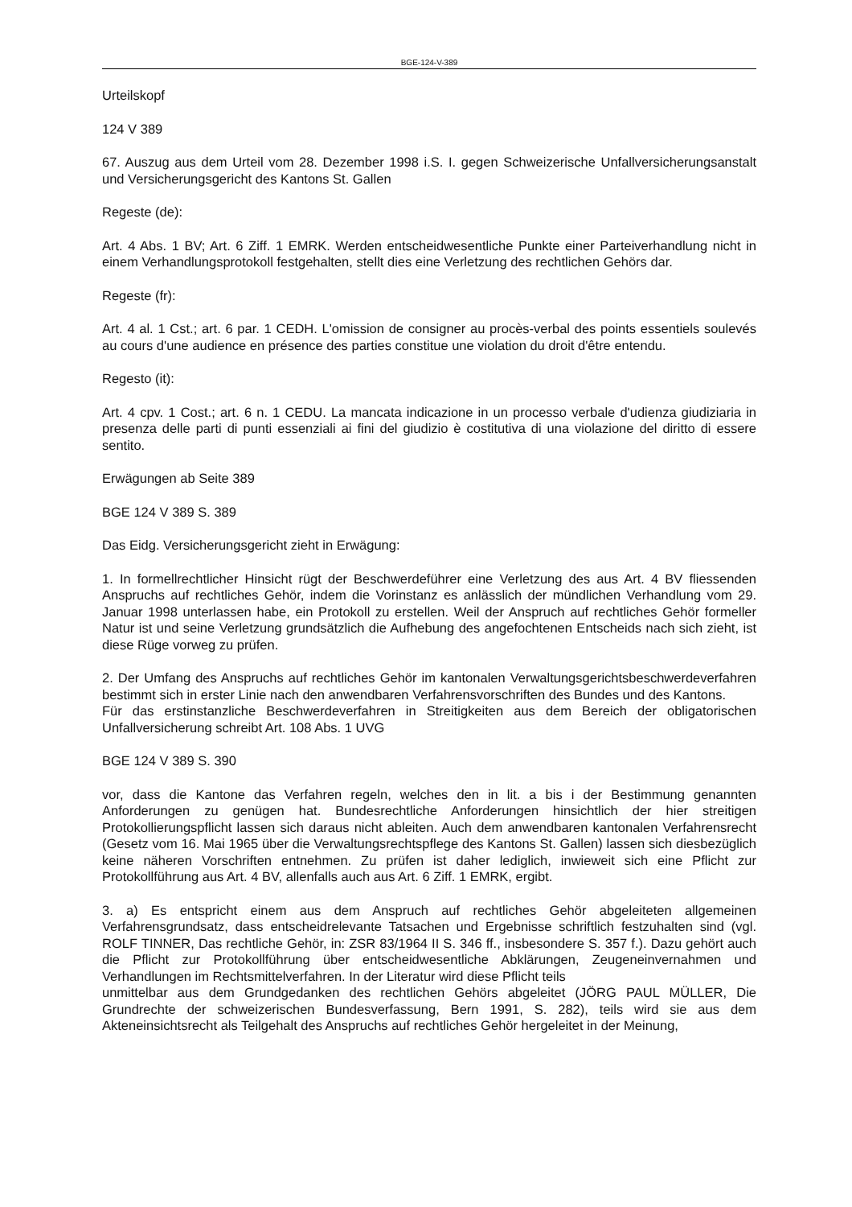BGE-124-V-389
Urteilskopf
124 V 389
67. Auszug aus dem Urteil vom 28. Dezember 1998 i.S. I. gegen Schweizerische Unfallversicherungsanstalt und Versicherungsgericht des Kantons St. Gallen
Regeste (de):
Art. 4 Abs. 1 BV; Art. 6 Ziff. 1 EMRK. Werden entscheidwesentliche Punkte einer Parteiverhandlung nicht in einem Verhandlungsprotokoll festgehalten, stellt dies eine Verletzung des rechtlichen Gehörs dar.
Regeste (fr):
Art. 4 al. 1 Cst.; art. 6 par. 1 CEDH. L'omission de consigner au procès-verbal des points essentiels soulevés au cours d'une audience en présence des parties constitue une violation du droit d'être entendu.
Regesto (it):
Art. 4 cpv. 1 Cost.; art. 6 n. 1 CEDU. La mancata indicazione in un processo verbale d'udienza giudiziaria in presenza delle parti di punti essenziali ai fini del giudizio è costitutiva di una violazione del diritto di essere sentito.
Erwägungen ab Seite 389
BGE 124 V 389 S. 389
Das Eidg. Versicherungsgericht zieht in Erwägung:
1. In formellrechtlicher Hinsicht rügt der Beschwerdeführer eine Verletzung des aus Art. 4 BV fliessenden Anspruchs auf rechtliches Gehör, indem die Vorinstanz es anlässlich der mündlichen Verhandlung vom 29. Januar 1998 unterlassen habe, ein Protokoll zu erstellen. Weil der Anspruch auf rechtliches Gehör formeller Natur ist und seine Verletzung grundsätzlich die Aufhebung des angefochtenen Entscheids nach sich zieht, ist diese Rüge vorweg zu prüfen.
2. Der Umfang des Anspruchs auf rechtliches Gehör im kantonalen Verwaltungsgerichtsbeschwerdeverfahren bestimmt sich in erster Linie nach den anwendbaren Verfahrensvorschriften des Bundes und des Kantons.
Für das erstinstanzliche Beschwerdeverfahren in Streitigkeiten aus dem Bereich der obligatorischen Unfallversicherung schreibt Art. 108 Abs. 1 UVG
BGE 124 V 389 S. 390
vor, dass die Kantone das Verfahren regeln, welches den in lit. a bis i der Bestimmung genannten Anforderungen zu genügen hat. Bundesrechtliche Anforderungen hinsichtlich der hier streitigen Protokollierungspflicht lassen sich daraus nicht ableiten. Auch dem anwendbaren kantonalen Verfahrensrecht (Gesetz vom 16. Mai 1965 über die Verwaltungsrechtspflege des Kantons St. Gallen) lassen sich diesbezüglich keine näheren Vorschriften entnehmen. Zu prüfen ist daher lediglich, inwieweit sich eine Pflicht zur Protokollführung aus Art. 4 BV, allenfalls auch aus Art. 6 Ziff. 1 EMRK, ergibt.
3. a) Es entspricht einem aus dem Anspruch auf rechtliches Gehör abgeleiteten allgemeinen Verfahrensgrundsatz, dass entscheidrelevante Tatsachen und Ergebnisse schriftlich festzuhalten sind (vgl. ROLF TINNER, Das rechtliche Gehör, in: ZSR 83/1964 II S. 346 ff., insbesondere S. 357 f.). Dazu gehört auch die Pflicht zur Protokollführung über entscheidwesentliche Abklärungen, Zeugeneinvernahmen und Verhandlungen im Rechtsmittelverfahren. In der Literatur wird diese Pflicht teils
unmittelbar aus dem Grundgedanken des rechtlichen Gehörs abgeleitet (JÖRG PAUL MÜLLER, Die Grundrechte der schweizerischen Bundesverfassung, Bern 1991, S. 282), teils wird sie aus dem Akteneinsichtsrecht als Teilgehalt des Anspruchs auf rechtliches Gehör hergeleitet in der Meinung,